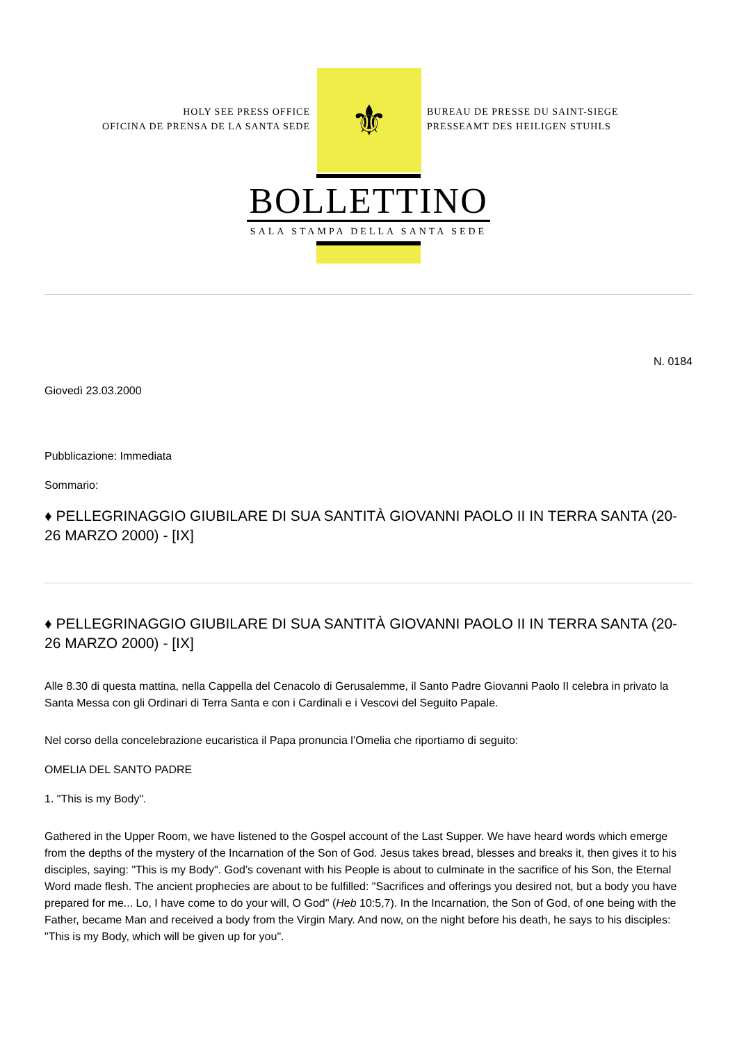HOLY SEE PRESS OFFICE
OFICINA DE PRENSA DE LA SANTA SEDE
⚜
BUREAU DE PRESSE DU SAINT-SIEGE
PRESSEAMT DES HEILIGEN STUHLS
BOLLETTINO
SALA STAMPA DELLA SANTA SEDE
N. 0184
Giovedì 23.03.2000
Pubblicazione: Immediata
Sommario:
♦ PELLEGRINAGGIO GIUBILARE DI SUA SANTITÀ GIOVANNI PAOLO II IN TERRA SANTA (20-26 MARZO 2000) - [IX]
♦ PELLEGRINAGGIO GIUBILARE DI SUA SANTITÀ GIOVANNI PAOLO II IN TERRA SANTA (20-26 MARZO 2000) - [IX]
Alle 8.30 di questa mattina, nella Cappella del Cenacolo di Gerusalemme, il Santo Padre Giovanni Paolo II celebra in privato la Santa Messa con gli Ordinari di Terra Santa e con i Cardinali e i Vescovi del Seguito Papale.
Nel corso della concelebrazione eucaristica il Papa pronuncia l’Omelia che riportiamo di seguito:
OMELIA DEL SANTO PADRE
1. "This is my Body".
Gathered in the Upper Room, we have listened to the Gospel account of the Last Supper. We have heard words which emerge from the depths of the mystery of the Incarnation of the Son of God. Jesus takes bread, blesses and breaks it, then gives it to his disciples, saying: "This is my Body". God’s covenant with his People is about to culminate in the sacrifice of his Son, the Eternal Word made flesh. The ancient prophecies are about to be fulfilled: "Sacrifices and offerings you desired not, but a body you have prepared for me... Lo, I have come to do your will, O God" (Heb 10:5,7). In the Incarnation, the Son of God, of one being with the Father, became Man and received a body from the Virgin Mary. And now, on the night before his death, he says to his disciples: "This is my Body, which will be given up for you".